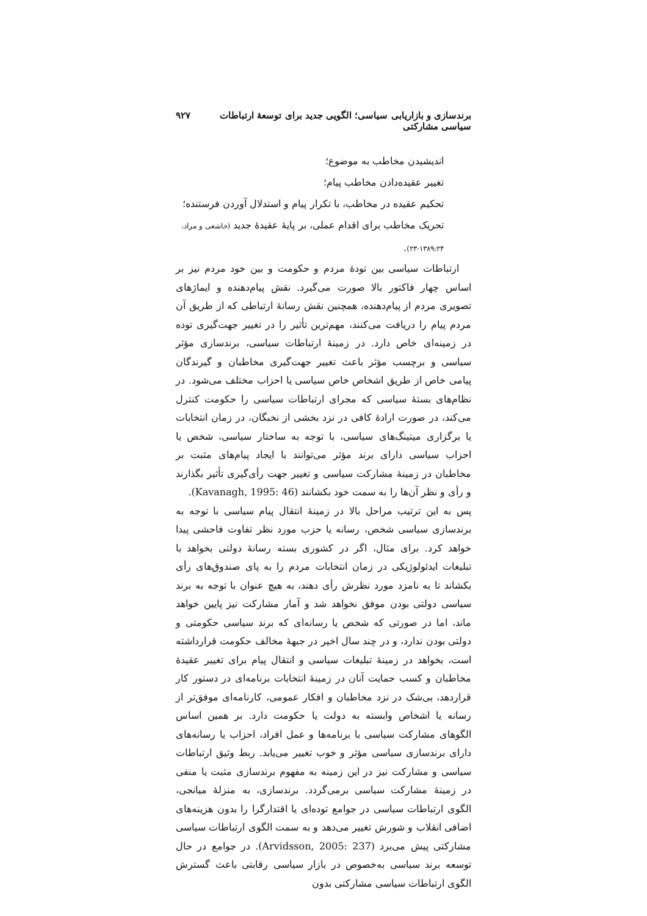برندسازی و بازاریابی سیاسی؛ الگویی جدید برای توسعهٔ ارتباطات سیاسی مشارکتی ۹۲۷
اندیشیدن مخاطب به موضوع؛
تغییر عقیده‌دادن مخاطب پیام؛
تحکیم عقیده در مخاطب، با تکرار پیام و استدلال آوردن فرستنده؛
تحریک مخاطب برای اقدام عملی، بر پایهٔ عقیدهٔ جدید (خاشعی و مراد، ۱۳۸۹:۲۴-۲۳).
ارتباطات سیاسی بین تودهٔ مردم و حکومت و بین خود مردم نیز بر اساس چهار فاکتور بالا صورت می‌گیرد. نقش پیام‌دهنده و ایماژهای تصویری مردم از پیام‌دهنده، همچنین نقش رسانهٔ ارتباطی که از طریق آن مردم پیام را دریافت می‌کنند، مهم‌ترین تأثیر را در تغییر جهت‌گیری توده در زمینه‌ای خاص دارد. در زمینهٔ ارتباطات سیاسی، برندسازی مؤثر سیاسی و برچسب مؤثر باعث تغییر جهت‌گیری مخاطبان و گیرندگان پیامی خاص از طریق اشخاص خاص سیاسی یا احزاب مختلف می‌شود. در نظام‌های بستهٔ سیاسی که مجرای ارتباطات سیاسی را حکومت کنترل می‌کند، در صورت ارادهٔ کافی در نزد بخشی از نخبگان، در زمان انتخابات یا برگزاری میتینگ‌های سیاسی، با توجه به ساختار سیاسی، شخص یا احزاب سیاسی دارای برند مؤثر می‌توانند با ایجاد پیام‌های مثبت بر مخاطبان در زمینهٔ مشارکت سیاسی و تغییر جهت رأی‌گیری تأثیر بگذارند و رأی و نظر آن‌ها را به سمت خود بکشانند (Kavanagh, 1995: 46).
پس به این ترتیب مراحل بالا در زمینهٔ انتقال پیام سیاسی با توجه به برندسازی سیاسی شخص، رسانه یا حزب مورد نظر تفاوت فاحشی پیدا خواهد کرد. برای مثال، اگر در کشوری بسته رسانهٔ دولتی بخواهد با تبلیغات ایدئولوژیکی در زمان انتخابات مردم را به پای صندوق‌های رأی بکشاند تا به نامزد مورد نظرش رأی دهند، به هیچ عنوان با توجه به برند سیاسی دولتی بودن موفق نخواهد شد و آمار مشارکت نیز پایین خواهد ماند، اما در صورتی که شخص یا رسانه‌ای که برند سیاسی حکومتی و دولتی بودن ندارد، و در چند سال اخیر در جبههٔ مخالف حکومت قرارداشته است، بخواهد در زمینهٔ تبلیغات سیاسی و انتقال پیام برای تغییر عقیدهٔ مخاطبان و کسب حمایت آنان در زمینهٔ انتخابات برنامه‌ای در دستور کار قراردهد، بی‌شک در نزد مخاطبان و افکار عمومی، کارنامه‌ای موفق‌تر از رسانه یا اشخاص وابسته به دولت یا حکومت دارد. بر همین اساس الگوهای مشارکت سیاسی با برنامه‌ها و عمل افراد، احزاب یا رسانه‌های دارای برندسازی سیاسی مؤثر و خوب تغییر می‌یابد. ربط وثیق ارتباطات سیاسی و مشارکت نیز در این زمینه به مفهوم برندسازی مثبت یا منفی در زمینهٔ مشارکت سیاسی برمی‌گردد. برندسازی، به منزلهٔ میانجی، الگوی ارتباطات سیاسی در جوامع توده‌ای یا اقتدارگرا را بدون هزینه‌های اضافی انقلاب و شورش تغییر می‌دهد و به سمت الگوی ارتباطات سیاسی مشارکتی پیش می‌برد (Arvidsson, 2005: 237). در جوامع در حال توسعه برند سیاسی به‌خصوص در بازار سیاسی رقابتی باعث گسترش الگوی ارتباطات سیاسی مشارکتی بدون